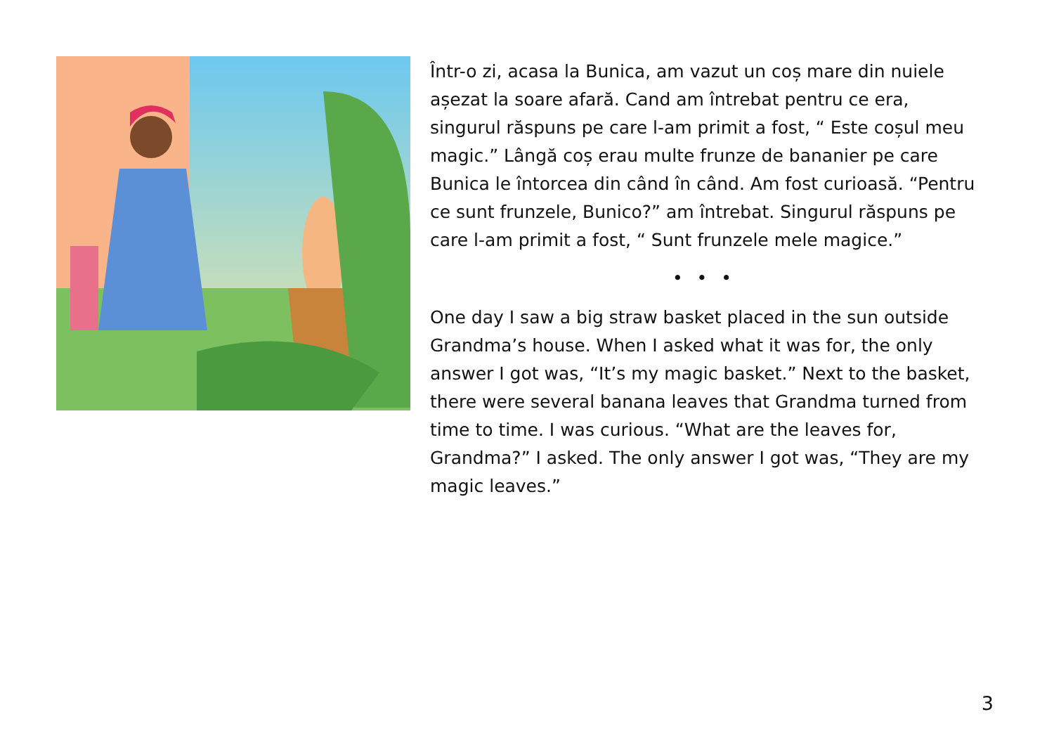Într-o zi, acasa la Bunica, am vazut un coș mare din nuiele așezat la soare afară. Cand am întrebat pentru ce era, singurul răspuns pe care l-am primit a fost, “ Este coșul meu magic.” Lângă coș erau multe frunze de bananier pe care Bunica le întorcea din când în când. Am fost curioasă. “Pentru ce sunt frunzele, Bunico?” am întrebat. Singurul răspuns pe care l-am primit a fost, “ Sunt frunzele mele magice.”
• • •
One day I saw a big straw basket placed in the sun outside Grandma’s house. When I asked what it was for, the only answer I got was, “It’s my magic basket.” Next to the basket, there were several banana leaves that Grandma turned from time to time. I was curious. “What are the leaves for, Grandma?” I asked. The only answer I got was, “They are my magic leaves.”
3